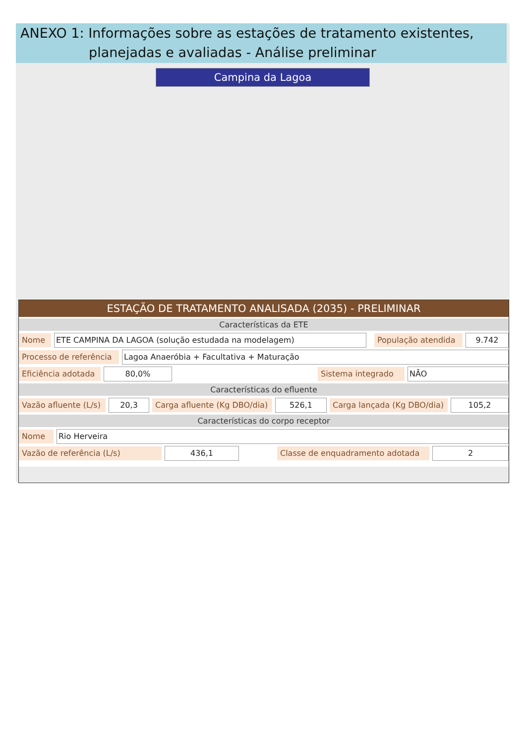ANEXO 1: Informações sobre as estações de tratamento existentes,
planejadas e avaliadas - Análise preliminar
Campina da Lagoa
ESTAÇÃO DE TRATAMENTO ANALISADA (2035) - PRELIMINAR
Características da ETE
Nome ETE CAMPINA DA LAGOA (solução estudada na modelagem) População atendida 9.742
Processo de referência Lagoa Anaeróbia + Facultativa + Maturação
Eficiência adotada 80,0% Sistema integrado NÃO
Características do efluente
Vazão afluente (L/s) 20,3 Carga afluente (Kg DBO/dia) 526,1 Carga lançada (Kg DBO/dia) 105,2
Características do corpo receptor
Nome Rio Herveira
Vazão de referência (L/s) 436,1 Classe de enquadramento adotada 2